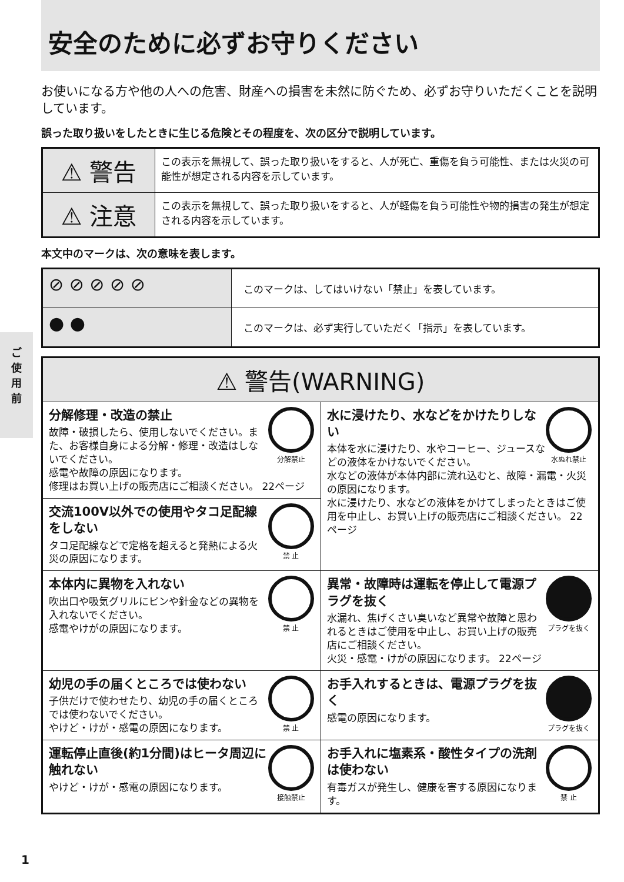安全のために必ずお守りください
お使いになる方や他の人への危害、財産への損害を未然に防ぐため、必ずお守りいただくことを説明しています。
誤った取り扱いをしたときに生じる危険とその程度を、次の区分で説明しています。
| ⚠ 警告 | この表示を無視して、誤った取り扱いをすると、人が死亡、重傷を負う可能性、または火災の可能性が想定される内容を示しています。 |
| ⚠ 注意 | この表示を無視して、誤った取り扱いをすると、人が軽傷を負う可能性や物的損害の発生が想定される内容を示しています。 |
本文中のマークは、次の意味を表します。
| ⊘ ⊘ ⊘ ⊘ ⊘ | このマークは、してはいけない「禁止」を表しています。 |
| ● ● | このマークは、必ず実行していただく「指示」を表しています。 |
| ⚠ 警告(WARNING) | |
| --- | --- |
| 分解禁止 分解修理・改造の禁止 故障・破損したら、使用しないでください。また、お客様自身による分解・修理・改造はしないでください。 感電や故障の原因になります。 修理はお買い上げの販売店にご相談ください。 22ページ | 水ぬれ禁止 水に浸けたり、水などをかけたりしない 本体を水に浸けたり、水やコーヒー、ジュースなどの液体をかけないでください。 水などの液体が本体内部に流れ込むと、故障・漏電・火災の原因になります。 水に浸けたり、水などの液体をかけてしまったときはご使用を中止し、お買い上げの販売店にご相談ください。 22ページ |
| 禁 止 交流100V以外での使用やタコ足配線をしない タコ足配線などで定格を超えると発熱による火災の原因になります。 | |
| 禁 止 本体内に異物を入れない 吹出口や吸気グリルにピンや針金などの異物を入れないでください。 感電やけがの原因になります。 | プラグを抜く 異常・故障時は運転を停止して電源プラグを抜く 水漏れ、焦げくさい臭いなど異常や故障と思われるときはご使用を中止し、お買い上げの販売店にご相談ください。 火災・感電・けがの原因になります。 22ページ |
| 禁 止 幼児の手の届くところでは使わない 子供だけで使わせたり、幼児の手の届くところでは使わないでください。 やけど・けが・感電の原因になります。 | プラグを抜く お手入れするときは、電源プラグを抜く 感電の原因になります。 |
| 接触禁止 運転停止直後(約1分間)はヒータ周辺に触れない やけど・けが・感電の原因になります。 | 禁 止 お手入れに塩素系・酸性タイプの洗剤は使わない 有毒ガスが発生し、健康を害する原因になります。 |
ご
使
用
前
1